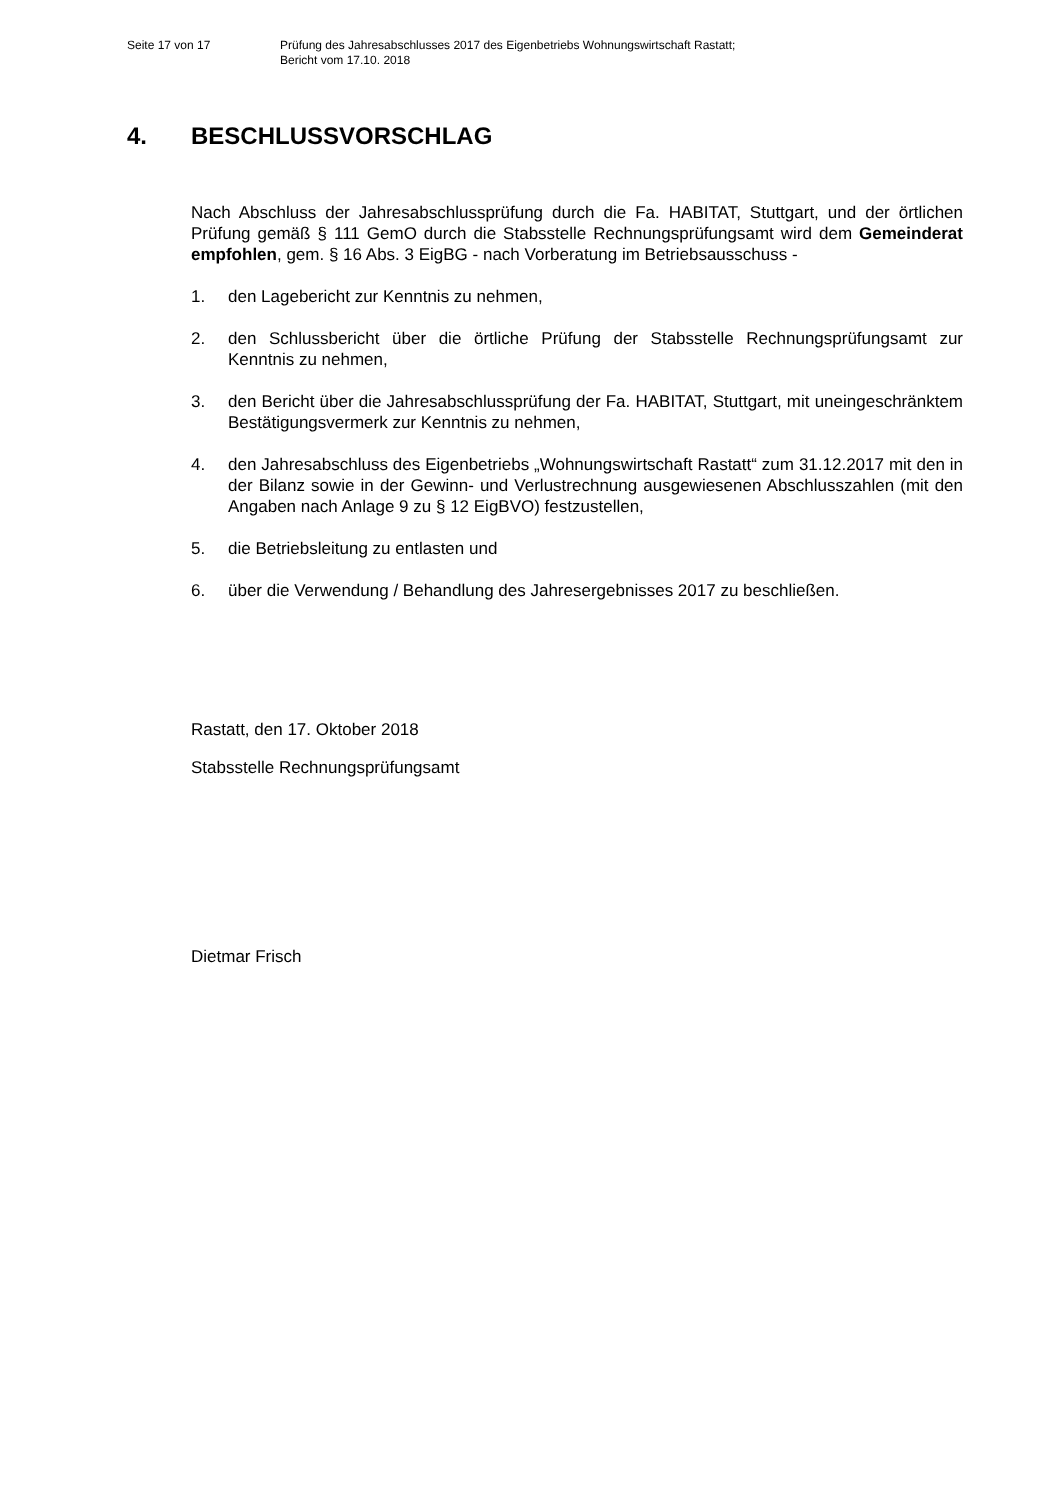Seite 17 von 17 Prüfung des Jahresabschlusses 2017 des Eigenbetriebs Wohnungswirtschaft Rastatt;
Bericht vom 17.10. 2018
4. BESCHLUSSVORSCHLAG
Nach Abschluss der Jahresabschlussprüfung durch die Fa. HABITAT, Stuttgart, und der örtlichen Prüfung gemäß § 111 GemO durch die Stabsstelle Rechnungsprüfungsamt wird dem Gemeinderat empfohlen, gem. § 16 Abs. 3 EigBG - nach Vorberatung im Betriebsausschuss -
1. den Lagebericht zur Kenntnis zu nehmen,
2. den Schlussbericht über die örtliche Prüfung der Stabsstelle Rechnungsprüfungsamt zur Kenntnis zu nehmen,
3. den Bericht über die Jahresabschlussprüfung der Fa. HABITAT, Stuttgart, mit uneingeschränktem Bestätigungsvermerk zur Kenntnis zu nehmen,
4. den Jahresabschluss des Eigenbetriebs „Wohnungswirtschaft Rastatt“ zum 31.12.2017 mit den in der Bilanz sowie in der Gewinn- und Verlustrechnung ausgewiesenen Abschlusszahlen (mit den Angaben nach Anlage 9 zu § 12 EigBVO) festzustellen,
5. die Betriebsleitung zu entlasten und
6. über die Verwendung / Behandlung des Jahresergebnisses 2017 zu beschließen.
Rastatt, den 17. Oktober 2018
Stabsstelle Rechnungsprüfungsamt
Dietmar Frisch